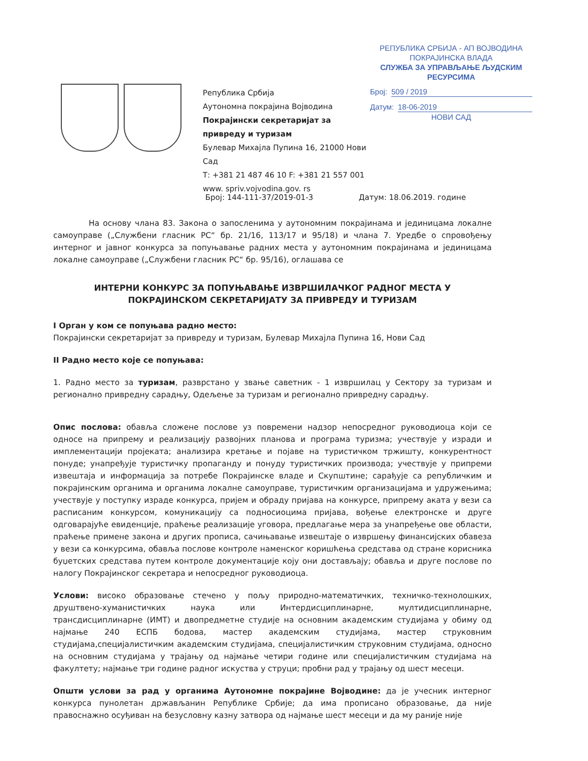Република Србија
Аутономна покрајина Војводина
Покрајински секретаријат за
привреду и туризам
Булевар Михајла Пупина 16, 21000 Нови Сад
Т: +381 21 487 46 10 F: +381 21 557 001
www. spriv.vojvodina.gov. rs
РЕПУБЛИКА СРБИЈА - АП ВОЈВОДИНА
ПОКРАЈИНСКА ВЛАДА
СЛУЖБА ЗА УПРАВЉАЊЕ ЉУДСКИМ РЕСУРСИМА
Број: 509 / 2019
Датум: 18-06-2019
НОВИ САД
Број: 144-111-37/2019-01-3 Датум: 18.06.2019. године
На основу члана 83. Закона о запосленима у аутономним покрајинама и јединицама локалне самоуправе („Службени гласник РС“ бр. 21/16, 113/17 и 95/18) и члана 7. Уредбе о спровођењу интерног и јавног конкурса за попуњавање радних места у аутономним покрајинама и јединицама локалне самоуправе („Службени гласник РС“ бр. 95/16), оглашава се
ИНТЕРНИ КОНКУРС ЗА ПОПУЊАВАЊЕ ИЗВРШИЛАЧКОГ РАДНОГ МЕСТА У ПОКРАЈИНСКОМ СЕКРЕТАРИЈАТУ ЗА ПРИВРЕДУ И ТУРИЗАМ
I Орган у ком се попуњава радно место:
Покрајински секретаријат за привреду и туризам, Булевар Михајла Пупина 16, Нови Сад
II Радно место које се попуњава:
1. Радно место за туризам, разврстано у звање саветник - 1 извршилац у Сектору за туризам и регионално привредну сарадњу, Одељење за туризам и регионално привредну сарадњу.
Опис послова: обавља сложене послове уз повремени надзор непосредног руководиоца који се односе на припрему и реализацију развојних планова и програма туризма; учествује у изради и имплементацији пројеката; анализира кретање и појаве на туристичком тржишту, конкурентност понуде; унапређује туристичку пропаганду и понуду туристичких производа; учествује у припреми извештаја и информација за потребе Покрајинске владе и Скупштине; сарађује са републичким и покрајинским органима и органима локалне самоуправе, туристичким организацијама и удружењима; учествује у поступку израде конкурса, пријем и обраду пријава на конкурсе, припрему аката у вези са расписаним конкурсом, комуникацију са подносиоцима пријава, вођење електронске и друге одговарајуће евиденције, праћење реализације уговора, предлагање мера за унапређење ове области, праћење примене закона и других прописа, сачињавање извештаје о извршењу финансијских обавеза у вези са конкурсима, обавља послове контроле наменског коришћења средстава од стране корисника буџетских средстава путем контроле документације коју они достављају; обавља и друге послове по налогу Покрајинског секретара и непосредног руководиоца.
Услови: високо образовање стечено у пољу природно-математичких, техничко-технолошких, друштвено-хуманистичких наука или Интердисциплинарне, мултидисциплинарне, трансдисциплинарне (ИМТ) и двопредметне студије на основним академским студијама у обиму од најмање 240 ЕСПБ бодова, мастер академским студијама, мастер струковним студијама,специјалистичким академским студијама, специјалистичким струковним студијама, односно на основним студијама у трајању од најмање четири године или специјалистичким студијама на факултету; најмање три године радног искуства у струци; пробни рад у трајању од шест месеци.
Општи услови за рад у органима Аутономне покрајине Војводине: да је учесник интерног конкурса пунолетан држављанин Републике Србије; да има прописано образовање, да није правоснажно осуђиван на безусловну казну затвора од најмање шест месеци и да му раније није